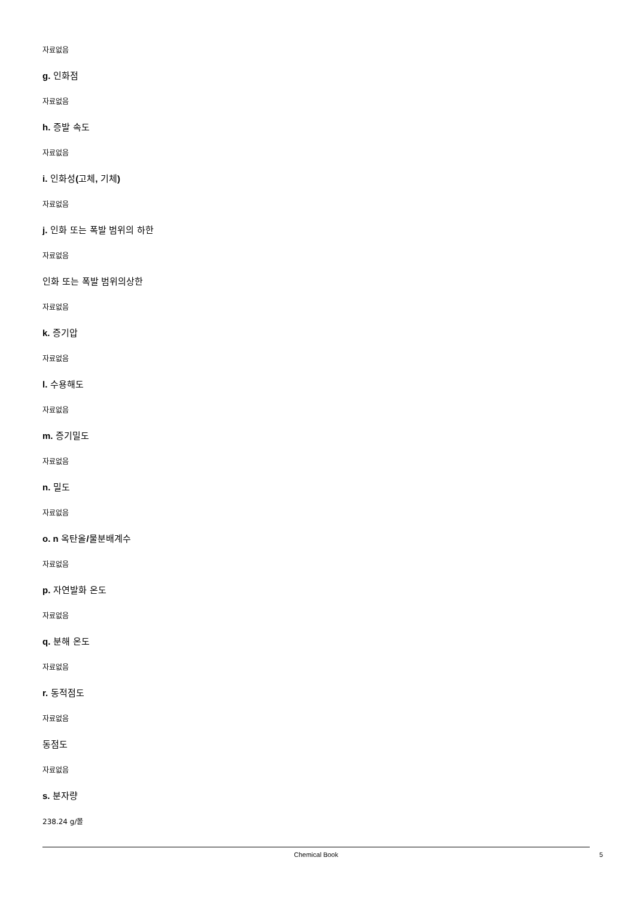자료없음
g. 인화점
자료없음
h. 증발 속도
자료없음
i. 인화성(고체, 기체)
자료없음
j. 인화 또는 폭발 범위의 하한
자료없음
인화 또는 폭발 범위의상한
자료없음
k. 증기압
자료없음
l. 수용해도
자료없음
m. 증기밀도
자료없음
n. 밀도
자료없음
o. n 옥탄올/물분배계수
자료없음
p. 자연발화 온도
자료없음
q. 분해 온도
자료없음
r. 동적점도
자료없음
동점도
자료없음
s. 분자량
238.24 g/몰
Chemical Book
5